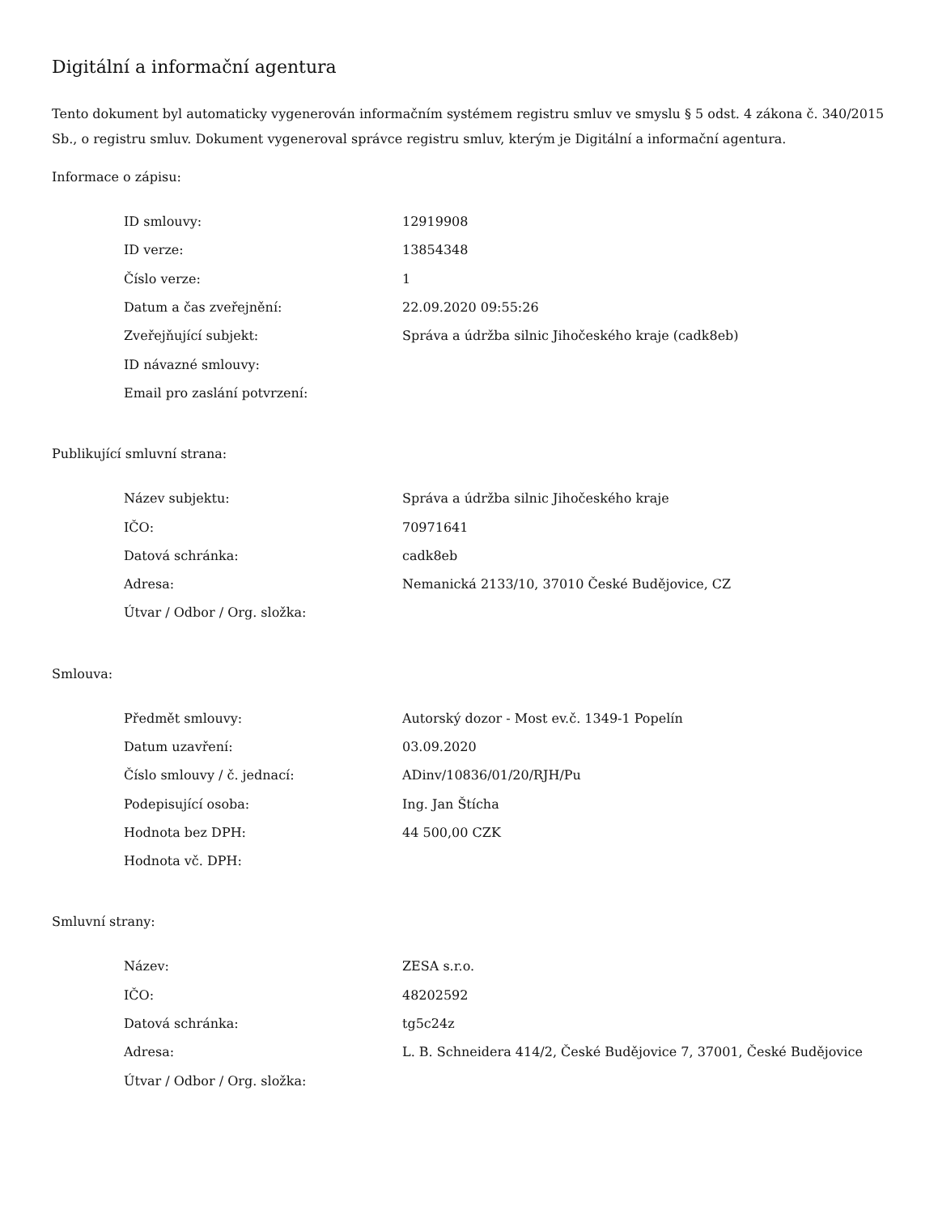Digitální a informační agentura
Tento dokument byl automaticky vygenerován informačním systémem registru smluv ve smyslu § 5 odst. 4 zákona č. 340/2015 Sb., o registru smluv. Dokument vygeneroval správce registru smluv, kterým je Digitální a informační agentura.
Informace o zápisu:
| ID smlouvy: | 12919908 |
| ID verze: | 13854348 |
| Číslo verze: | 1 |
| Datum a čas zveřejnění: | 22.09.2020 09:55:26 |
| Zveřejňující subjekt: | Správa a údržba silnic Jihočeského kraje (cadk8eb) |
| ID návazné smlouvy: | |
| Email pro zaslání potvrzení: | |
Publikující smluvní strana:
| Název subjektu: | Správa a údržba silnic Jihočeského kraje |
| IČO: | 70971641 |
| Datová schránka: | cadk8eb |
| Adresa: | Nemanická 2133/10, 37010 České Budějovice, CZ |
| Útvar / Odbor / Org. složka: | |
Smlouva:
| Předmět smlouvy: | Autorský dozor - Most ev.č. 1349-1 Popelín |
| Datum uzavření: | 03.09.2020 |
| Číslo smlouvy / č. jednací: | ADinv/10836/01/20/RJH/Pu |
| Podepisující osoba: | Ing. Jan Štícha |
| Hodnota bez DPH: | 44 500,00 CZK |
| Hodnota vč. DPH: | |
Smluvní strany:
| Název: | ZESA s.r.o. |
| IČO: | 48202592 |
| Datová schránka: | tg5c24z |
| Adresa: | L. B. Schneidera 414/2, České Budějovice 7, 37001, České Budějovice |
| Útvar / Odbor / Org. složka: | |